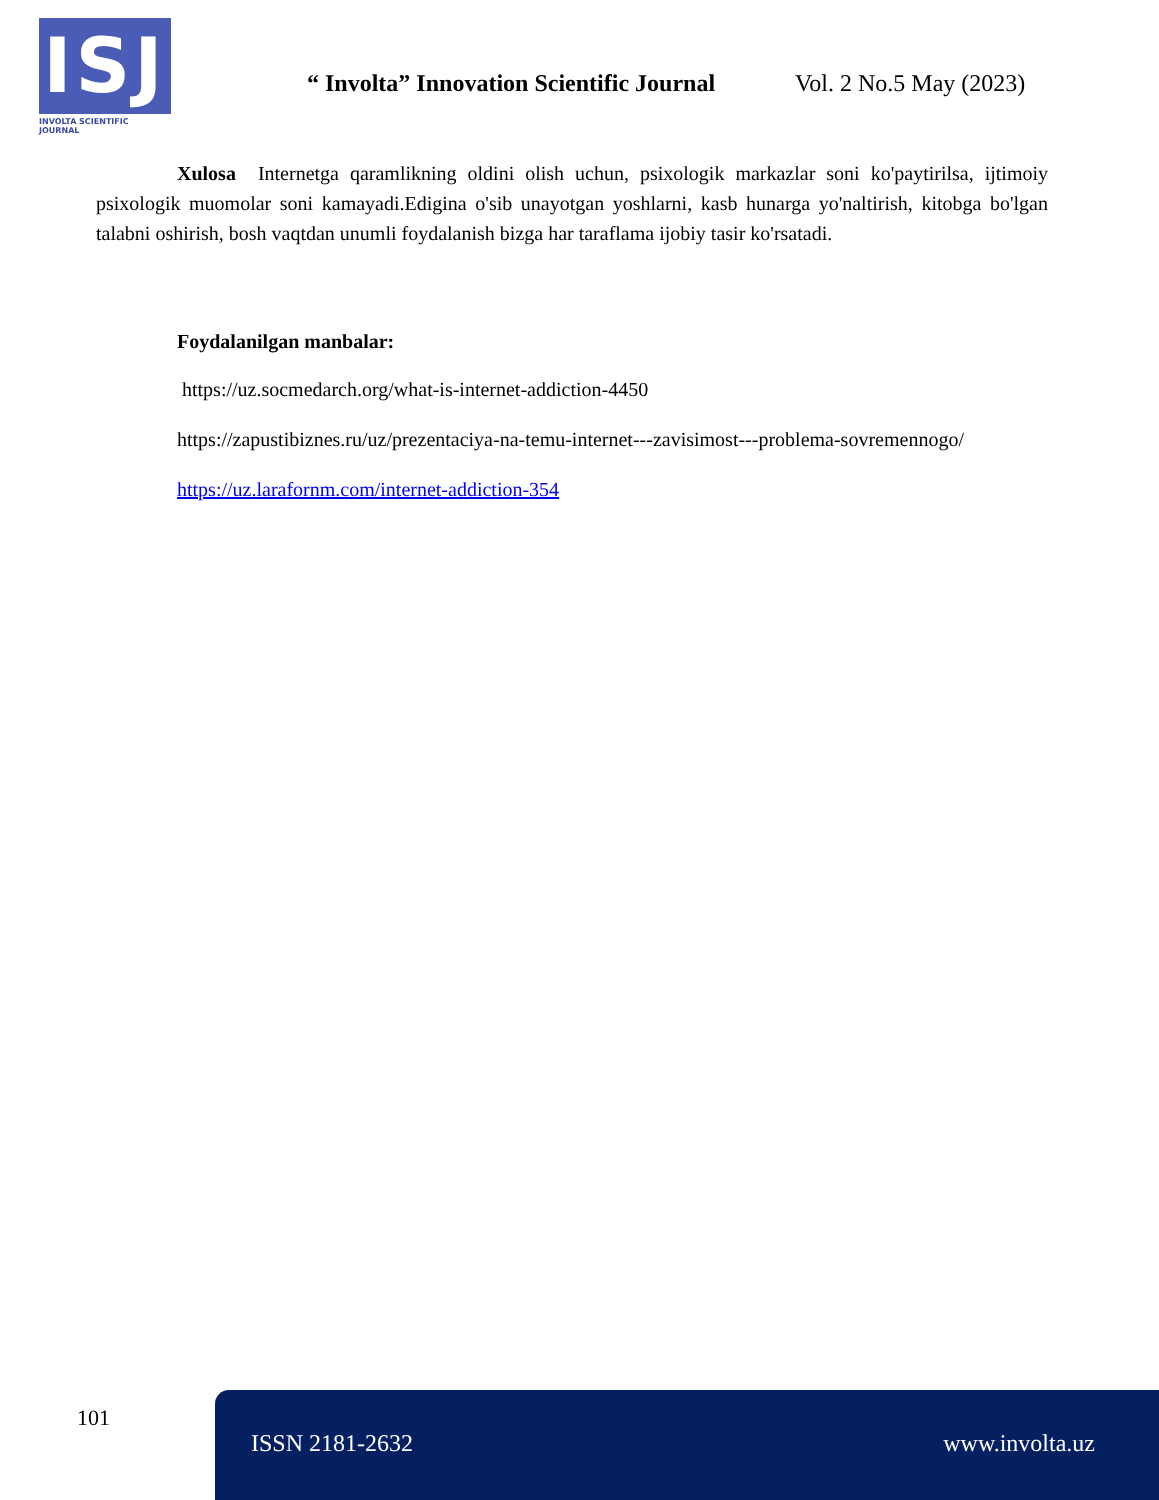ISJ
INVOLTA SCIENTIFIC JOURNAL
“ Involta” Innovation Scientific Journal
Vol. 2 No.5 May (2023)
Xulosa Internetga qaramlikning oldini olish uchun, psixologik markazlar soni ko'paytirilsa, ijtimoiy psixologik muomolar soni kamayadi.Edigina o'sib unayotgan yoshlarni, kasb hunarga yo'naltirish, kitobga bo'lgan talabni oshirish, bosh vaqtdan unumli foydalanish bizga har taraflama ijobiy tasir ko'rsatadi.
Foydalanilgan manbalar:
https://uz.socmedarch.org/what-is-internet-addiction-4450
https://zapustibiznes.ru/uz/prezentaciya-na-temu-internet---zavisimost---problema-sovremennogo/
https://uz.larafornm.com/internet-addiction-354
101 ISSN 2181-2632 www.involta.uz